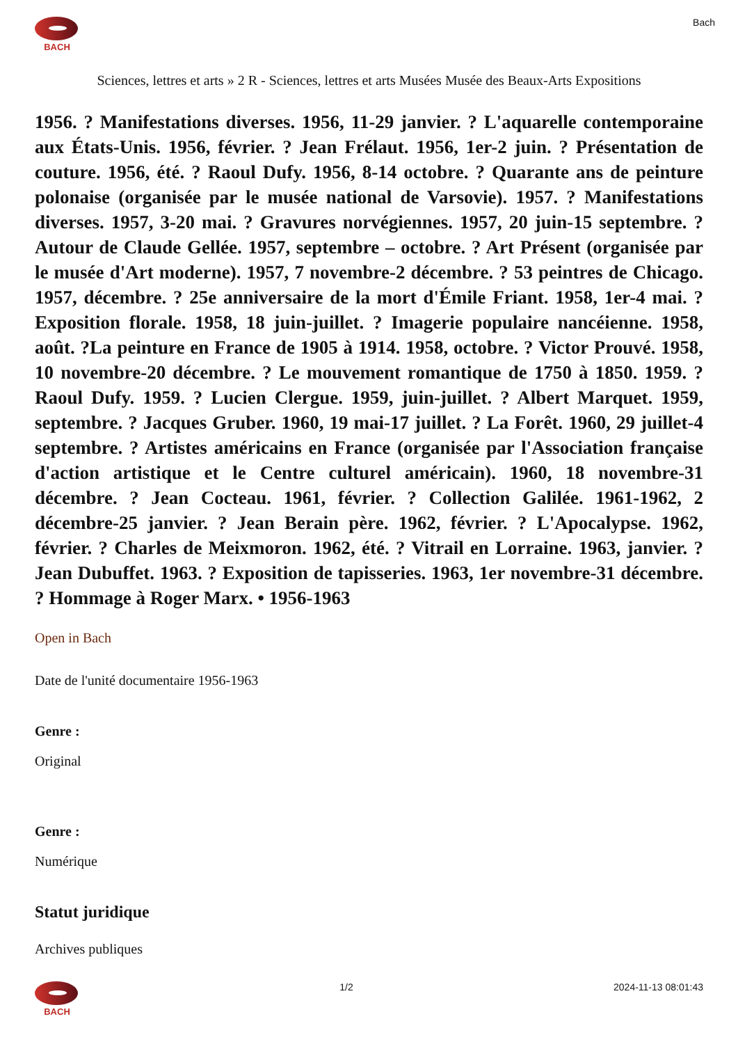BACH Bach
Sciences, lettres et arts » 2 R - Sciences, lettres et arts Musées Musée des Beaux-Arts Expositions
1956. ? Manifestations diverses. 1956, 11-29 janvier. ? L'aquarelle contemporaine aux États-Unis. 1956, février. ? Jean Frélaut. 1956, 1er-2 juin. ? Présentation de couture. 1956, été. ? Raoul Dufy. 1956, 8-14 octobre. ? Quarante ans de peinture polonaise (organisée par le musée national de Varsovie). 1957. ? Manifestations diverses. 1957, 3-20 mai. ? Gravures norvégiennes. 1957, 20 juin-15 septembre. ? Autour de Claude Gellée. 1957, septembre – octobre. ? Art Présent (organisée par le musée d'Art moderne). 1957, 7 novembre-2 décembre. ? 53 peintres de Chicago. 1957, décembre. ? 25e anniversaire de la mort d'Émile Friant. 1958, 1er-4 mai. ? Exposition florale. 1958, 18 juin-juillet. ? Imagerie populaire nancéienne. 1958, août. ?La peinture en France de 1905 à 1914. 1958, octobre. ? Victor Prouvé. 1958, 10 novembre-20 décembre. ? Le mouvement romantique de 1750 à 1850. 1959. ? Raoul Dufy. 1959. ? Lucien Clergue. 1959, juin-juillet. ? Albert Marquet. 1959, septembre. ? Jacques Gruber. 1960, 19 mai-17 juillet. ? La Forêt. 1960, 29 juillet-4 septembre. ? Artistes américains en France (organisée par l'Association française d'action artistique et le Centre culturel américain). 1960, 18 novembre-31 décembre. ? Jean Cocteau. 1961, février. ? Collection Galilée. 1961-1962, 2 décembre-25 janvier. ? Jean Berain père. 1962, février. ? L'Apocalypse. 1962, février. ? Charles de Meixmoron. 1962, été. ? Vitrail en Lorraine. 1963, janvier. ? Jean Dubuffet. 1963. ? Exposition de tapisseries. 1963, 1er novembre-31 décembre. ? Hommage à Roger Marx. • 1956-1963
Open in Bach
Date de l'unité documentaire 1956-1963
Genre :
Original
Genre :
Numérique
Statut juridique
Archives publiques
BACH 1/2 2024-11-13 08:01:43